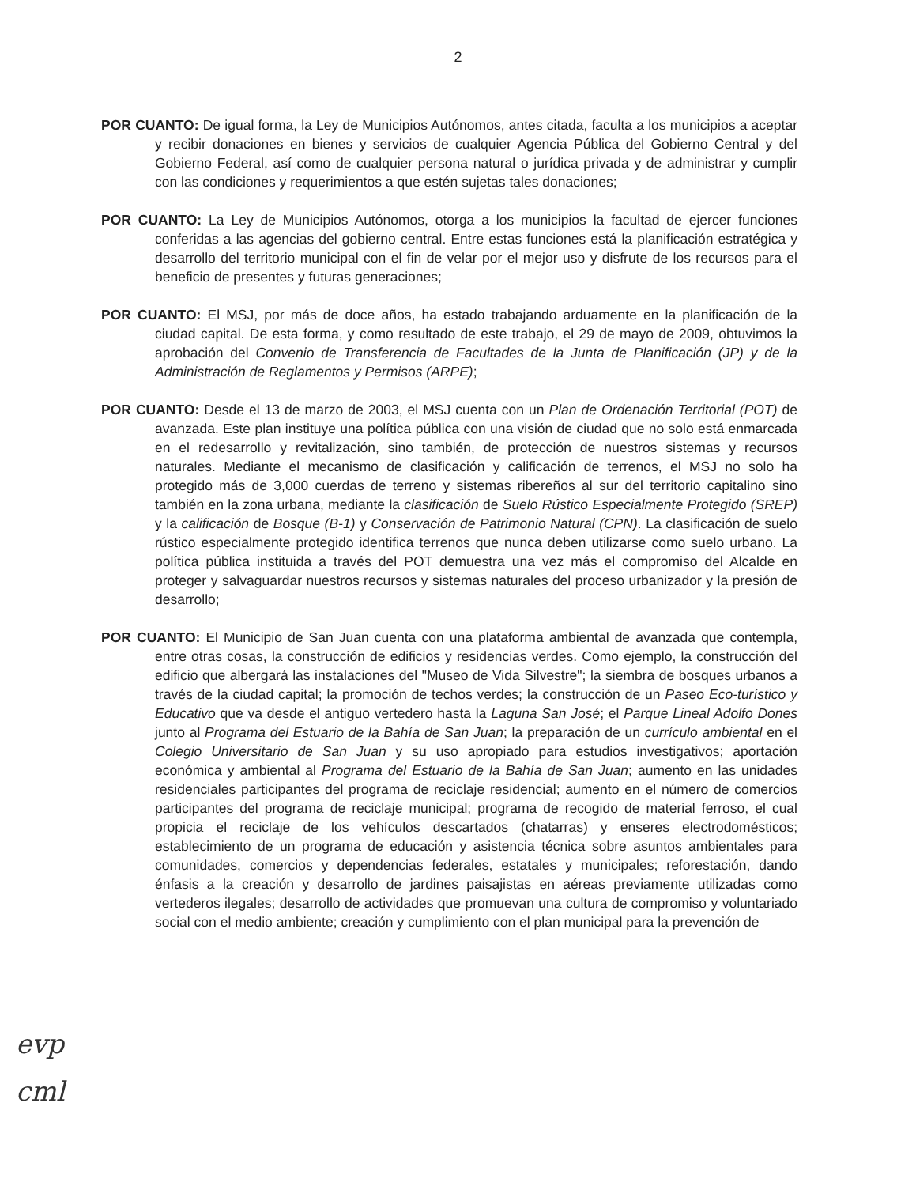2
POR CUANTO: De igual forma, la Ley de Municipios Autónomos, antes citada, faculta a los municipios a aceptar y recibir donaciones en bienes y servicios de cualquier Agencia Pública del Gobierno Central y del Gobierno Federal, así como de cualquier persona natural o jurídica privada y de administrar y cumplir con las condiciones y requerimientos a que estén sujetas tales donaciones;
POR CUANTO: La Ley de Municipios Autónomos, otorga a los municipios la facultad de ejercer funciones conferidas a las agencias del gobierno central. Entre estas funciones está la planificación estratégica y desarrollo del territorio municipal con el fin de velar por el mejor uso y disfrute de los recursos para el beneficio de presentes y futuras generaciones;
POR CUANTO: El MSJ, por más de doce años, ha estado trabajando arduamente en la planificación de la ciudad capital. De esta forma, y como resultado de este trabajo, el 29 de mayo de 2009, obtuvimos la aprobación del Convenio de Transferencia de Facultades de la Junta de Planificación (JP) y de la Administración de Reglamentos y Permisos (ARPE);
POR CUANTO: Desde el 13 de marzo de 2003, el MSJ cuenta con un Plan de Ordenación Territorial (POT) de avanzada. Este plan instituye una política pública con una visión de ciudad que no solo está enmarcada en el redesarrollo y revitalización, sino también, de protección de nuestros sistemas y recursos naturales. Mediante el mecanismo de clasificación y calificación de terrenos, el MSJ no solo ha protegido más de 3,000 cuerdas de terreno y sistemas ribereños al sur del territorio capitalino sino también en la zona urbana, mediante la clasificación de Suelo Rústico Especialmente Protegido (SREP) y la calificación de Bosque (B-1) y Conservación de Patrimonio Natural (CPN). La clasificación de suelo rústico especialmente protegido identifica terrenos que nunca deben utilizarse como suelo urbano. La política pública instituida a través del POT demuestra una vez más el compromiso del Alcalde en proteger y salvaguardar nuestros recursos y sistemas naturales del proceso urbanizador y la presión de desarrollo;
POR CUANTO: El Municipio de San Juan cuenta con una plataforma ambiental de avanzada que contempla, entre otras cosas, la construcción de edificios y residencias verdes. Como ejemplo, la construcción del edificio que albergará las instalaciones del "Museo de Vida Silvestre"; la siembra de bosques urbanos a través de la ciudad capital; la promoción de techos verdes; la construcción de un Paseo Eco-turístico y Educativo que va desde el antiguo vertedero hasta la Laguna San José; el Parque Lineal Adolfo Dones junto al Programa del Estuario de la Bahía de San Juan; la preparación de un currículo ambiental en el Colegio Universitario de San Juan y su uso apropiado para estudios investigativos; aportación económica y ambiental al Programa del Estuario de la Bahía de San Juan; aumento en las unidades residenciales participantes del programa de reciclaje residencial; aumento en el número de comercios participantes del programa de reciclaje municipal; programa de recogido de material ferroso, el cual propicia el reciclaje de los vehículos descartados (chatarras) y enseres electrodomésticos; establecimiento de un programa de educación y asistencia técnica sobre asuntos ambientales para comunidades, comercios y dependencias federales, estatales y municipales; reforestación, dando énfasis a la creación y desarrollo de jardines paisajistas en aéreas previamente utilizadas como vertederos ilegales; desarrollo de actividades que promuevan una cultura de compromiso y voluntariado social con el medio ambiente; creación y cumplimiento con el plan municipal para la prevención de
evp
cml